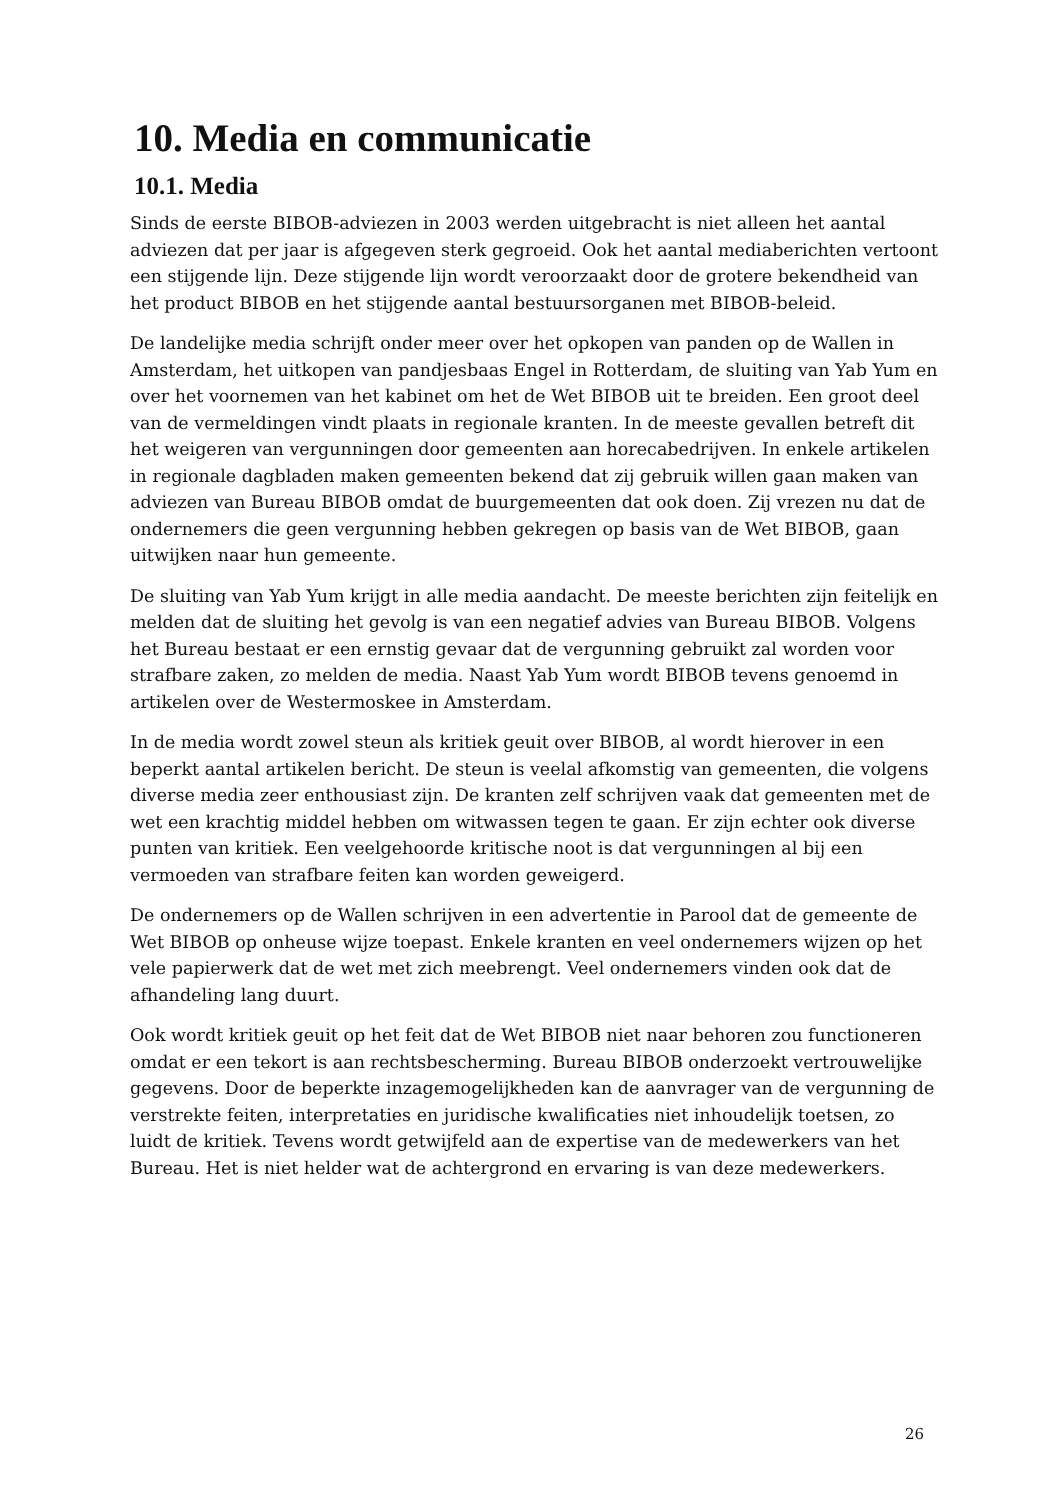10. Media en communicatie
10.1. Media
Sinds de eerste BIBOB-adviezen in 2003 werden uitgebracht is niet alleen het aantal adviezen dat per jaar is afgegeven sterk gegroeid. Ook het aantal mediaberichten vertoont een stijgende lijn. Deze stijgende lijn wordt veroorzaakt door de grotere bekendheid van het product BIBOB en het stijgende aantal bestuursorganen met BIBOB-beleid.
De landelijke media schrijft onder meer over het opkopen van panden op de Wallen in Amsterdam, het uitkopen van pandjesbaas Engel in Rotterdam, de sluiting van Yab Yum en over het voornemen van het kabinet om het de Wet BIBOB uit te breiden. Een groot deel van de vermeldingen vindt plaats in regionale kranten. In de meeste gevallen betreft dit het weigeren van vergunningen door gemeenten aan horecabedrijven. In enkele artikelen in regionale dagbladen maken gemeenten bekend dat zij gebruik willen gaan maken van adviezen van Bureau BIBOB omdat de buurgemeenten dat ook doen. Zij vrezen nu dat de ondernemers die geen vergunning hebben gekregen op basis van de Wet BIBOB, gaan uitwijken naar hun gemeente.
De sluiting van Yab Yum krijgt in alle media aandacht. De meeste berichten zijn feitelijk en melden dat de sluiting het gevolg is van een negatief advies van Bureau BIBOB. Volgens het Bureau bestaat er een ernstig gevaar dat de vergunning gebruikt zal worden voor strafbare zaken, zo melden de media. Naast Yab Yum wordt BIBOB tevens genoemd in artikelen over de Westermoskee in Amsterdam.
In de media wordt zowel steun als kritiek geuit over BIBOB, al wordt hierover in een beperkt aantal artikelen bericht. De steun is veelal afkomstig van gemeenten, die volgens diverse media zeer enthousiast zijn. De kranten zelf schrijven vaak dat gemeenten met de wet een krachtig middel hebben om witwassen tegen te gaan. Er zijn echter ook diverse punten van kritiek. Een veelgehoorde kritische noot is dat vergunningen al bij een vermoeden van strafbare feiten kan worden geweigerd.
De ondernemers op de Wallen schrijven in een advertentie in Parool dat de gemeente de Wet BIBOB op onheuse wijze toepast. Enkele kranten en veel ondernemers wijzen op het vele papierwerk dat de wet met zich meebrengt. Veel ondernemers vinden ook dat de afhandeling lang duurt.
Ook wordt kritiek geuit op het feit dat de Wet BIBOB niet naar behoren zou functioneren omdat er een tekort is aan rechtsbescherming. Bureau BIBOB onderzoekt vertrouwelijke gegevens. Door de beperkte inzagemogelijkheden kan de aanvrager van de vergunning de verstrekte feiten, interpretaties en juridische kwalificaties niet inhoudelijk toetsen, zo luidt de kritiek. Tevens wordt getwijfeld aan de expertise van de medewerkers van het Bureau. Het is niet helder wat de achtergrond en ervaring is van deze medewerkers.
26